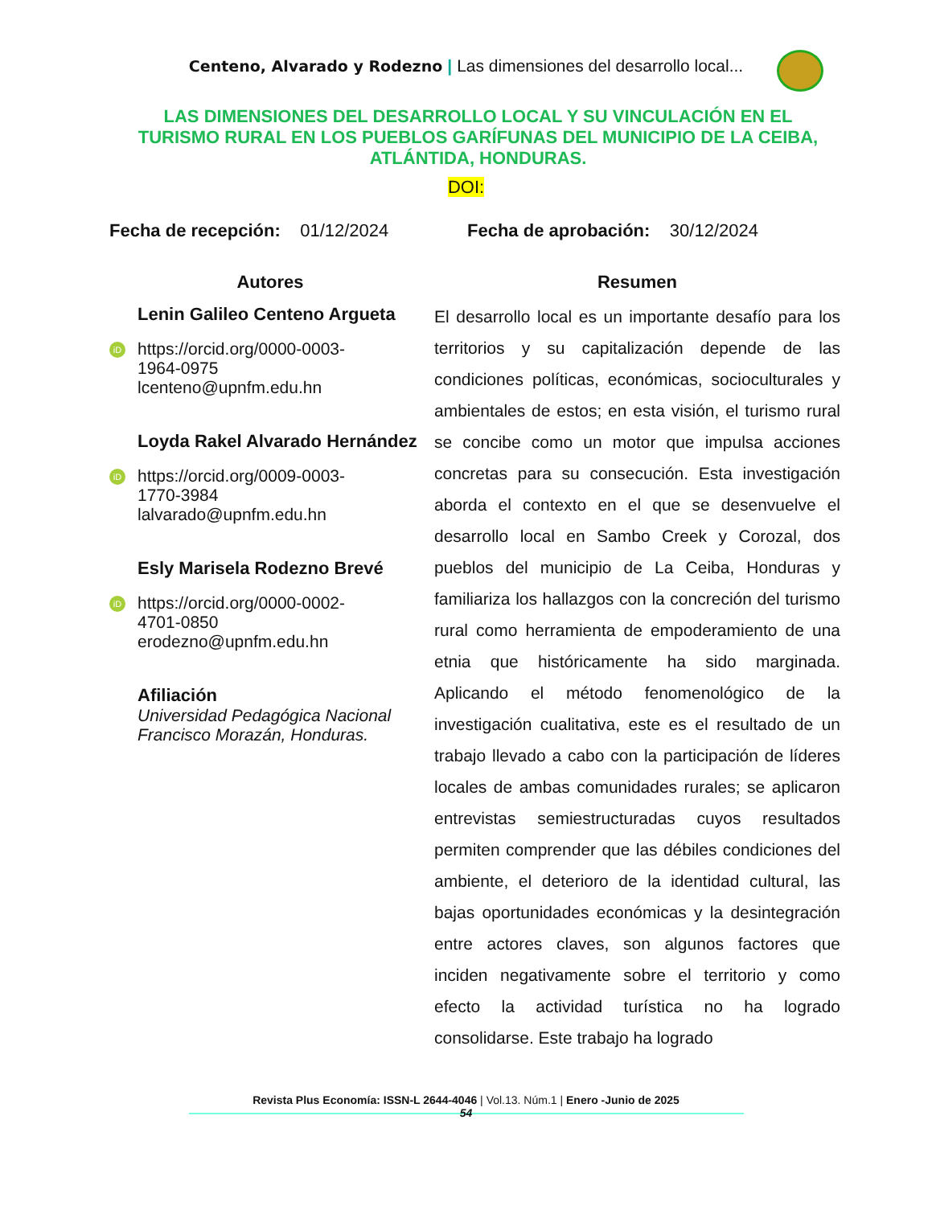Centeno, Alvarado y Rodezno | Las dimensiones del desarrollo local...
LAS DIMENSIONES DEL DESARROLLO LOCAL Y SU VINCULACIÓN EN EL TURISMO RURAL EN LOS PUEBLOS GARÍFUNAS DEL MUNICIPIO DE LA CEIBA, ATLÁNTIDA, HONDURAS.
DOI:
Fecha de recepción: 01/12/2024 Fecha de aprobación: 30/12/2024
Autores
Lenin Galileo Centeno Argueta
iD
https://orcid.org/0000-0003-
1964-0975
lcenteno@upnfm.edu.hn
Loyda Rakel Alvarado Hernández
iD
https://orcid.org/0009-0003-
1770-3984
lalvarado@upnfm.edu.hn
Esly Marisela Rodezno Brevé
iD
https://orcid.org/0000-0002-
4701-0850
erodezno@upnfm.edu.hn
Afiliación
Universidad Pedagógica Nacional Francisco Morazán, Honduras.
Resumen
El desarrollo local es un importante desafío para los territorios y su capitalización depende de las condiciones políticas, económicas, socioculturales y ambientales de estos; en esta visión, el turismo rural se concibe como un motor que impulsa acciones concretas para su consecución. Esta investigación aborda el contexto en el que se desenvuelve el desarrollo local en Sambo Creek y Corozal, dos pueblos del municipio de La Ceiba, Honduras y familiariza los hallazgos con la concreción del turismo rural como herramienta de empoderamiento de una etnia que históricamente ha sido marginada. Aplicando el método fenomenológico de la investigación cualitativa, este es el resultado de un trabajo llevado a cabo con la participación de líderes locales de ambas comunidades rurales; se aplicaron entrevistas semiestructuradas cuyos resultados permiten comprender que las débiles condiciones del ambiente, el deterioro de la identidad cultural, las bajas oportunidades económicas y la desintegración entre actores claves, son algunos factores que inciden negativamente sobre el territorio y como efecto la actividad turística no ha logrado consolidarse. Este trabajo ha logrado
Revista Plus Economía: ISSN-L 2644-4046 | Vol.13. Núm.1 | Enero -Junio de 2025
54